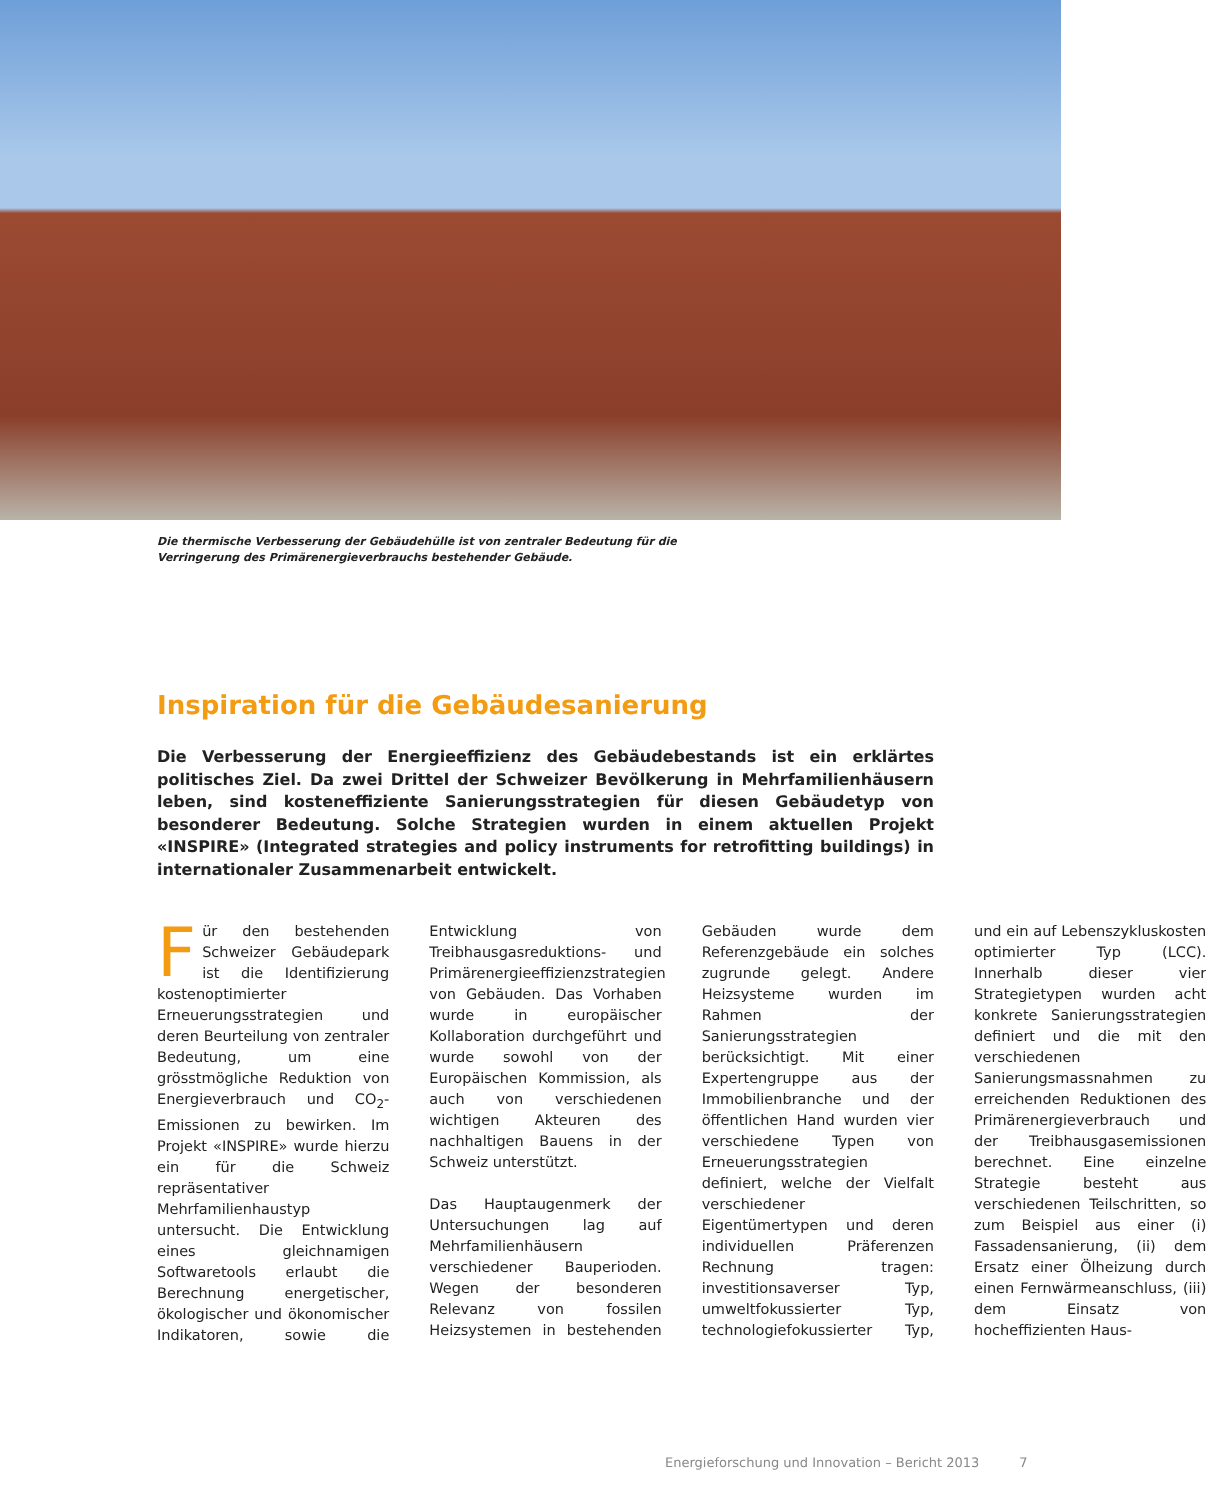Die thermische Verbesserung der Gebäudehülle ist von zentraler Bedeutung für die Verringerung des Primärenergieverbrauchs bestehender Gebäude.
Inspiration für die Gebäudesanierung
Die Verbesserung der Energieeffizienz des Gebäudebestands ist ein erklärtes politisches Ziel. Da zwei Drittel der Schweizer Bevölkerung in Mehrfamilienhäusern leben, sind kosteneffiziente Sanierungsstrategien für diesen Gebäudetyp von besonderer Bedeutung. Solche Strategien wurden in einem aktuellen Projekt «INSPIRE» (Integrated strategies and policy instruments for retrofitting buildings) in internationaler Zusammenarbeit entwickelt.
Für den bestehenden Schweizer Gebäudepark ist die Identifizierung kostenoptimierter Erneuerungsstrategien und deren Beurteilung von zentraler Bedeutung, um eine grösstmögliche Reduktion von Energieverbrauch und CO<sub>2</sub>-Emissionen zu bewirken. Im Projekt «INSPIRE» wurde hierzu ein für die Schweiz repräsentativer Mehrfamilienhaustyp untersucht. Die Entwicklung eines gleichnamigen Softwaretools erlaubt die Berechnung energetischer, ökologischer und ökonomischer Indikatoren, sowie die Entwicklung von Treibhausgasreduktions- und Primärenergieeffizienzstrategien von Gebäuden. Das Vorhaben wurde in europäischer Kollaboration durchgeführt und wurde sowohl von der Europäischen Kommission, als auch von verschiedenen wichtigen Akteuren des nachhaltigen Bauens in der Schweiz unterstützt.
Das Hauptaugenmerk der Untersuchungen lag auf Mehrfamilienhäusern verschiedener Bauperioden. Wegen der besonderen Relevanz von fossilen Heizsystemen in bestehenden Gebäuden wurde dem Referenzgebäude ein solches zugrunde gelegt. Andere Heizsysteme wurden im Rahmen der Sanierungsstrategien berücksichtigt. Mit einer Expertengruppe aus der Immobilienbranche und der öffentlichen Hand wurden vier verschiedene Typen von Erneuerungsstrategien definiert, welche der Vielfalt verschiedener Eigentümertypen und deren individuellen Präferenzen Rechnung tragen: investitionsaverser Typ, umweltfokussierter Typ, technologiefokussierter Typ, und ein auf Lebenszykluskosten optimierter Typ (LCC). Innerhalb dieser vier Strategietypen wurden acht konkrete Sanierungsstrategien definiert und die mit den verschiedenen Sanierungsmassnahmen zu erreichenden Reduktionen des Primärenergieverbrauch und der Treibhausgasemissionen berechnet. Eine einzelne Strategie besteht aus verschiedenen Teilschritten, so zum Beispiel aus einer (i) Fassadensanierung, (ii) dem Ersatz einer Ölheizung durch einen Fernwärmeanschluss, (iii) dem Einsatz von hocheffizienten Haus-
Energieforschung und Innovation – Bericht 2013 7